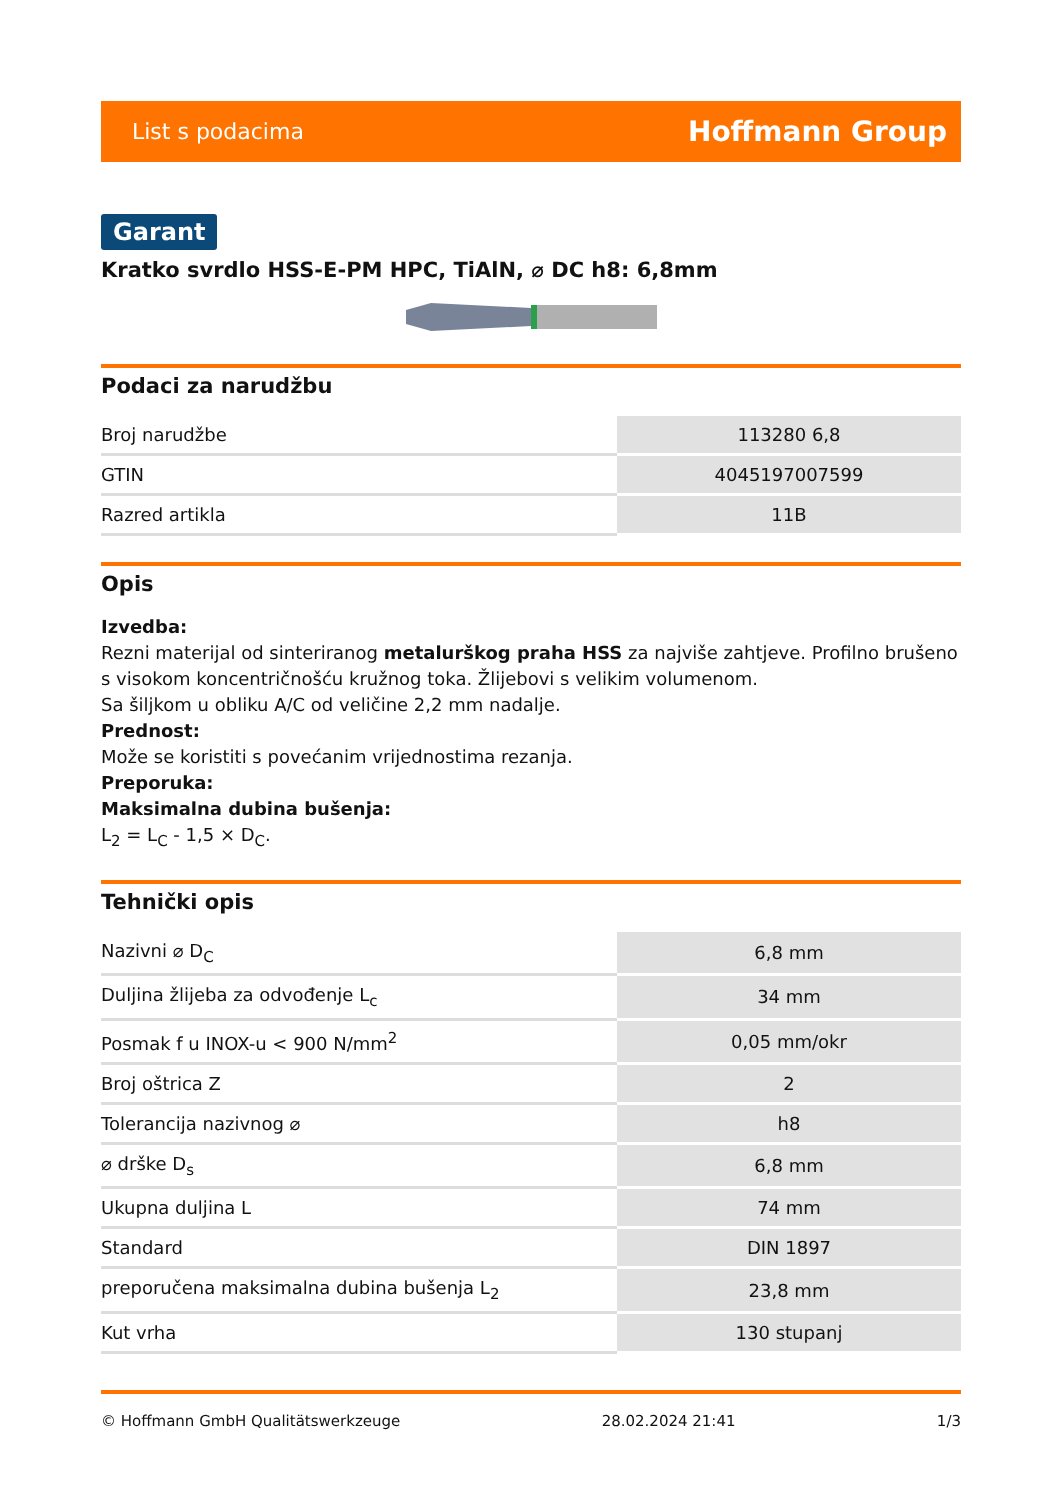List s podacima Hoffmann Group
Garant
Kratko svrdlo HSS-E-PM HPC, TiAlN, ⌀ DC h8: 6,8mm
Podaci za narudžbu
| Broj narudžbe | 113280 6,8 |
| GTIN | 4045197007599 |
| Razred artikla | 11B |
Opis
Izvedba:
Rezni materijal od sinteriranog metalurškog praha HSS za najviše zahtjeve. Profilno brušeno s visokom koncentričnošću kružnog toka. Žlijebovi s velikim volumenom.
Sa šiljkom u obliku A/C od veličine 2,2 mm nadalje.
Prednost:
Može se koristiti s povećanim vrijednostima rezanja.
Preporuka:
Maksimalna dubina bušenja:
L<sub>2</sub> = L<sub>C</sub> - 1,5 × D<sub>C</sub>.
Tehnički opis
| Nazivni ⌀ D<sub>C</sub> | 6,8 mm |
| Duljina žlijeba za odvođenje L<sub>c</sub> | 34 mm |
| Posmak f u INOX-u < 900 N/mm<sup>2</sup> | 0,05 mm/okr |
| Broj oštrica Z | 2 |
| Tolerancija nazivnog ⌀ | h8 |
| ⌀ drške D<sub>s</sub> | 6,8 mm |
| Ukupna duljina L | 74 mm |
| Standard | DIN 1897 |
| preporučena maksimalna dubina bušenja L<sub>2</sub> | 23,8 mm |
| Kut vrha | 130 stupanj |
© Hoffmann GmbH Qualitätswerkzeuge 28.02.2024 21:41 1/3